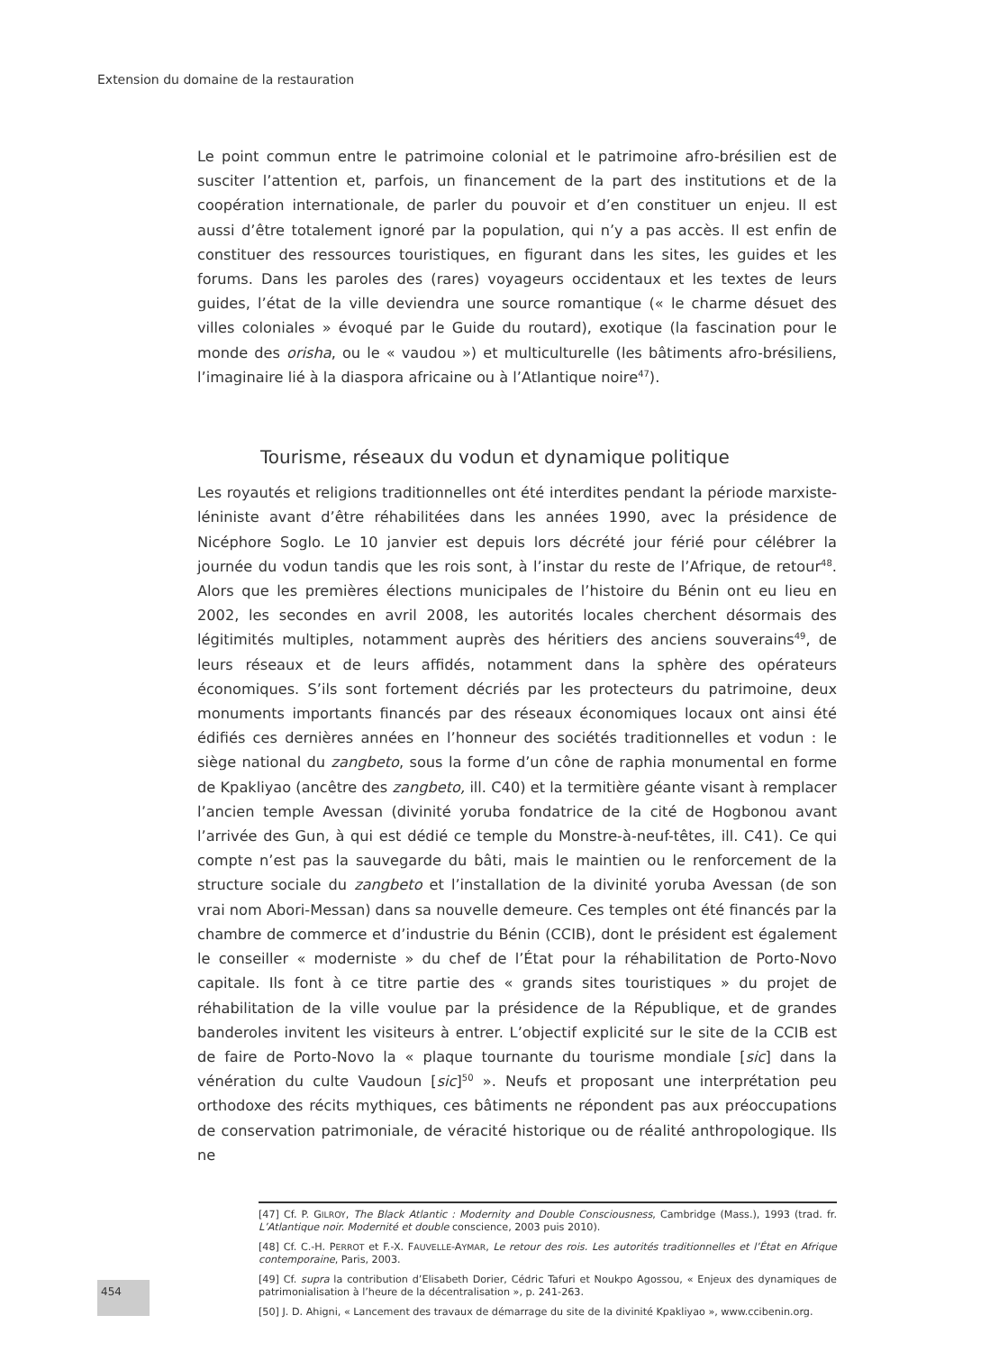Extension du domaine de la restauration
Le point commun entre le patrimoine colonial et le patrimoine afro-brésilien est de susciter l’attention et, parfois, un financement de la part des institutions et de la coopération internationale, de parler du pouvoir et d’en constituer un enjeu. Il est aussi d’être totalement ignoré par la population, qui n’y a pas accès. Il est enfin de constituer des ressources touristiques, en figurant dans les sites, les guides et les forums. Dans les paroles des (rares) voyageurs occidentaux et les textes de leurs guides, l’état de la ville deviendra une source romantique (« le charme désuet des villes coloniales » évoqué par le Guide du routard), exotique (la fascination pour le monde des orisha, ou le « vaudou ») et multiculturelle (les bâtiments afro-brésiliens, l’imaginaire lié à la diaspora africaine ou à l’Atlantique noire<sup>47</sup>).
Tourisme, réseaux du vodun et dynamique politique
Les royautés et religions traditionnelles ont été interdites pendant la période marxiste-léniniste avant d’être réhabilitées dans les années 1990, avec la présidence de Nicéphore Soglo. Le 10 janvier est depuis lors décrété jour férié pour célébrer la journée du vodun tandis que les rois sont, à l’instar du reste de l’Afrique, de retour<sup>48</sup>. Alors que les premières élections municipales de l’histoire du Bénin ont eu lieu en 2002, les secondes en avril 2008, les autorités locales cherchent désormais des légitimités multiples, notamment auprès des héritiers des anciens souverains<sup>49</sup>, de leurs réseaux et de leurs affidés, notamment dans la sphère des opérateurs économiques. S’ils sont fortement décriés par les protecteurs du patrimoine, deux monuments importants financés par des réseaux économiques locaux ont ainsi été édifiés ces dernières années en l’honneur des sociétés traditionnelles et vodun : le siège national du zangbeto, sous la forme d’un cône de raphia monumental en forme de Kpakliyao (ancêtre des zangbeto, ill. C40) et la termitière géante visant à remplacer l’ancien temple Avessan (divinité yoruba fondatrice de la cité de Hogbonou avant l’arrivée des Gun, à qui est dédié ce temple du Monstre-à-neuf-têtes, ill. C41). Ce qui compte n’est pas la sauvegarde du bâti, mais le maintien ou le renforcement de la structure sociale du zangbeto et l’installation de la divinité yoruba Avessan (de son vrai nom Abori-Messan) dans sa nouvelle demeure. Ces temples ont été financés par la chambre de commerce et d’industrie du Bénin (CCIB), dont le président est également le conseiller « moderniste » du chef de l’État pour la réhabilitation de Porto-Novo capitale. Ils font à ce titre partie des « grands sites touristiques » du projet de réhabilitation de la ville voulue par la présidence de la République, et de grandes banderoles invitent les visiteurs à entrer. L’objectif explicité sur le site de la CCIB est de faire de Porto-Novo la « plaque tournante du tourisme mondiale [sic] dans la vénération du culte Vaudoun [sic]<sup>50</sup> ». Neufs et proposant une interprétation peu orthodoxe des récits mythiques, ces bâtiments ne répondent pas aux préoccupations de conservation patrimoniale, de véracité historique ou de réalité anthropologique. Ils ne
[47] Cf. P. GILROY, The Black Atlantic : Modernity and Double Consciousness, Cambridge (Mass.), 1993 (trad. fr. L’Atlantique noir. Modernité et double conscience, 2003 puis 2010).
[48] Cf. C.-H. PERROT et F.-X. FAUVELLE-AYMAR, Le retour des rois. Les autorités traditionnelles et l’État en Afrique contemporaine, Paris, 2003.
[49] Cf. supra la contribution d’Elisabeth Dorier, Cédric Tafuri et Noukpo Agossou, « Enjeux des dynamiques de patrimonialisation à l’heure de la décentralisation », p. 241-263.
[50] J. D. Ahigni, « Lancement des travaux de démarrage du site de la divinité Kpakliyao », www.ccibenin.org.
454